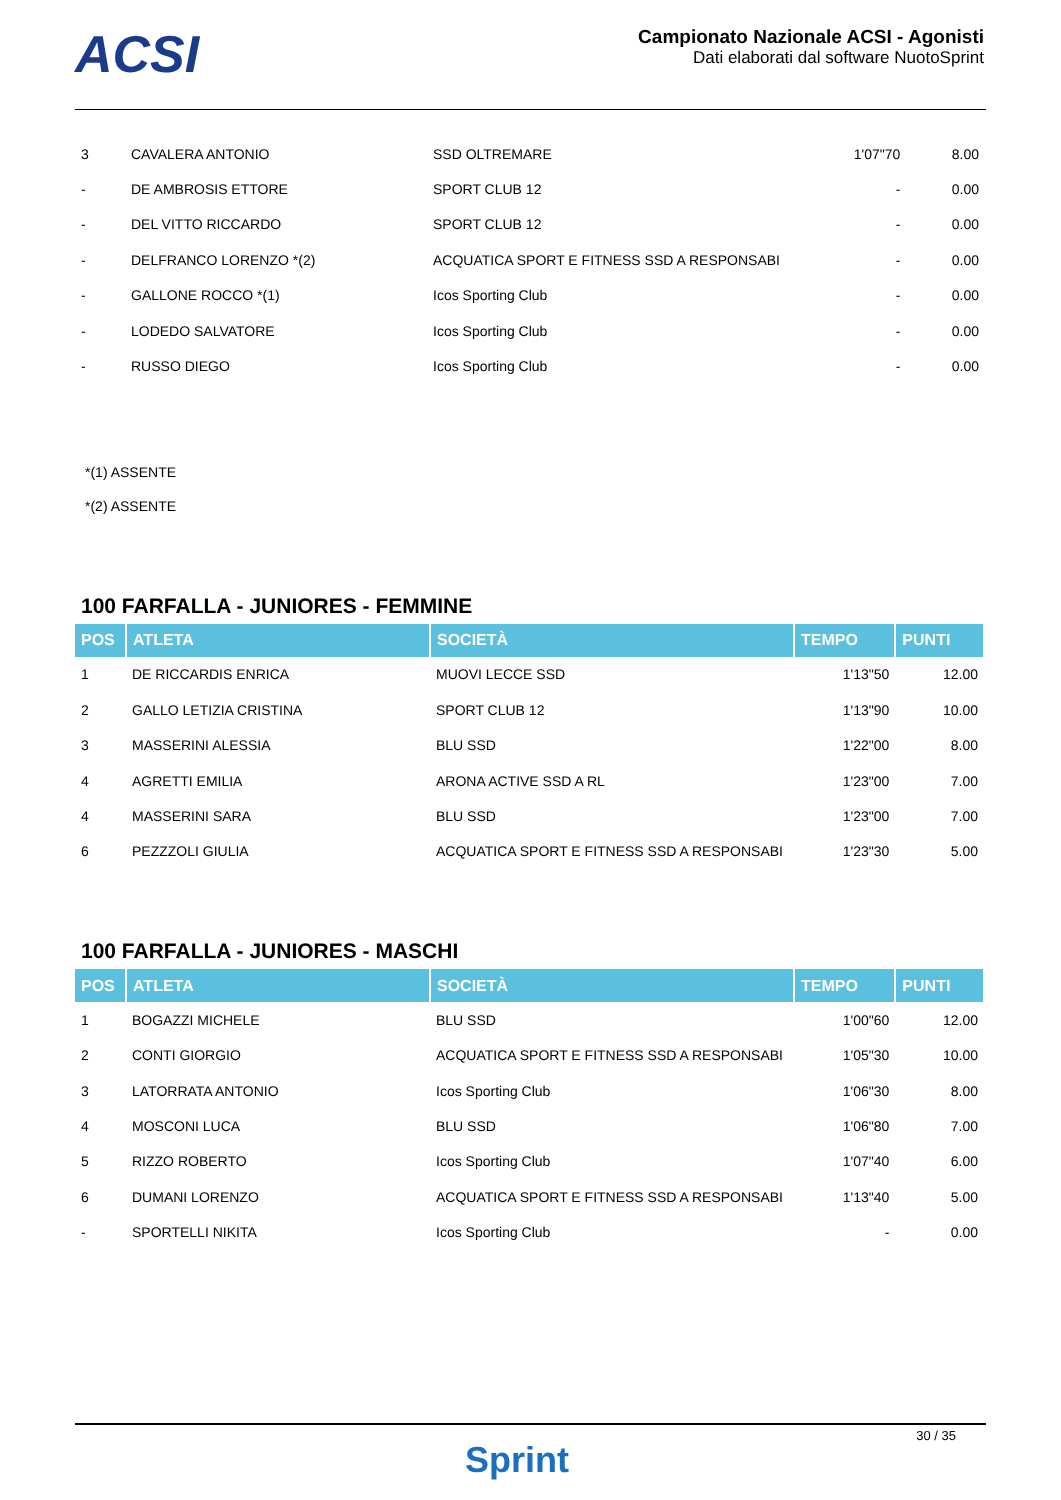ACSI
Campionato Nazionale ACSI - Agonisti
Dati elaborati dal software NuotoSprint
| 3 | CAVALERA ANTONIO | SSD OLTREMARE | 1'07"70 | 8.00 |
| - | DE AMBROSIS ETTORE | SPORT CLUB 12 | - | 0.00 |
| - | DEL VITTO RICCARDO | SPORT CLUB 12 | - | 0.00 |
| - | DELFRANCO LORENZO *(2) | ACQUATICA SPORT E FITNESS SSD A RESPONSABI | - | 0.00 |
| - | GALLONE ROCCO *(1) | Icos Sporting Club | - | 0.00 |
| - | LODEDO SALVATORE | Icos Sporting Club | - | 0.00 |
| - | RUSSO DIEGO | Icos Sporting Club | - | 0.00 |
*(1) ASSENTE
*(2) ASSENTE
100 FARFALLA - JUNIORES - FEMMINE
| POS | ATLETA | SOCIETÀ | TEMPO | PUNTI |
| --- | --- | --- | --- | --- |
| 1 | DE RICCARDIS ENRICA | MUOVI LECCE SSD | 1'13"50 | 12.00 |
| 2 | GALLO LETIZIA CRISTINA | SPORT CLUB 12 | 1'13"90 | 10.00 |
| 3 | MASSERINI ALESSIA | BLU SSD | 1'22"00 | 8.00 |
| 4 | AGRETTI EMILIA | ARONA ACTIVE SSD A RL | 1'23"00 | 7.00 |
| 4 | MASSERINI SARA | BLU SSD | 1'23"00 | 7.00 |
| 6 | PEZZZOLI GIULIA | ACQUATICA SPORT E FITNESS SSD A RESPONSABI | 1'23"30 | 5.00 |
100 FARFALLA - JUNIORES - MASCHI
| POS | ATLETA | SOCIETÀ | TEMPO | PUNTI |
| --- | --- | --- | --- | --- |
| 1 | BOGAZZI MICHELE | BLU SSD | 1'00"60 | 12.00 |
| 2 | CONTI GIORGIO | ACQUATICA SPORT E FITNESS SSD A RESPONSABI | 1'05"30 | 10.00 |
| 3 | LATORRATA ANTONIO | Icos Sporting Club | 1'06"30 | 8.00 |
| 4 | MOSCONI LUCA | BLU SSD | 1'06"80 | 7.00 |
| 5 | RIZZO ROBERTO | Icos Sporting Club | 1'07"40 | 6.00 |
| 6 | DUMANI LORENZO | ACQUATICA SPORT E FITNESS SSD A RESPONSABI | 1'13"40 | 5.00 |
| - | SPORTELLI NIKITA | Icos Sporting Club | - | 0.00 |
Sprint
30 / 35